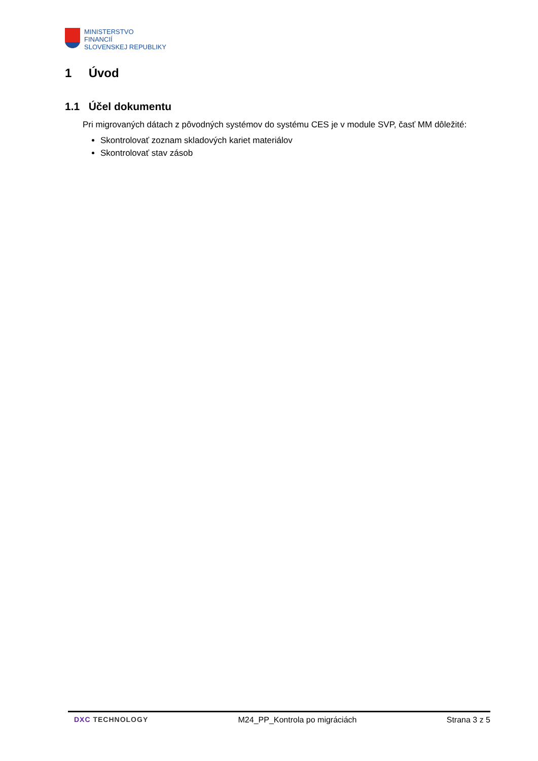MINISTERSTVO
FINANCIÍ
SLOVENSKEJ REPUBLIKY
1 Úvod
1.1 Účel dokumentu
Pri migrovaných dátach z pôvodných systémov do systému CES je v module SVP, časť MM dôležité:
Skontrolovať zoznam skladových kariet materiálov
Skontrolovať stav zásob
DXC TECHNOLOGY M24_PP_Kontrola po migráciách Strana 3 z 5